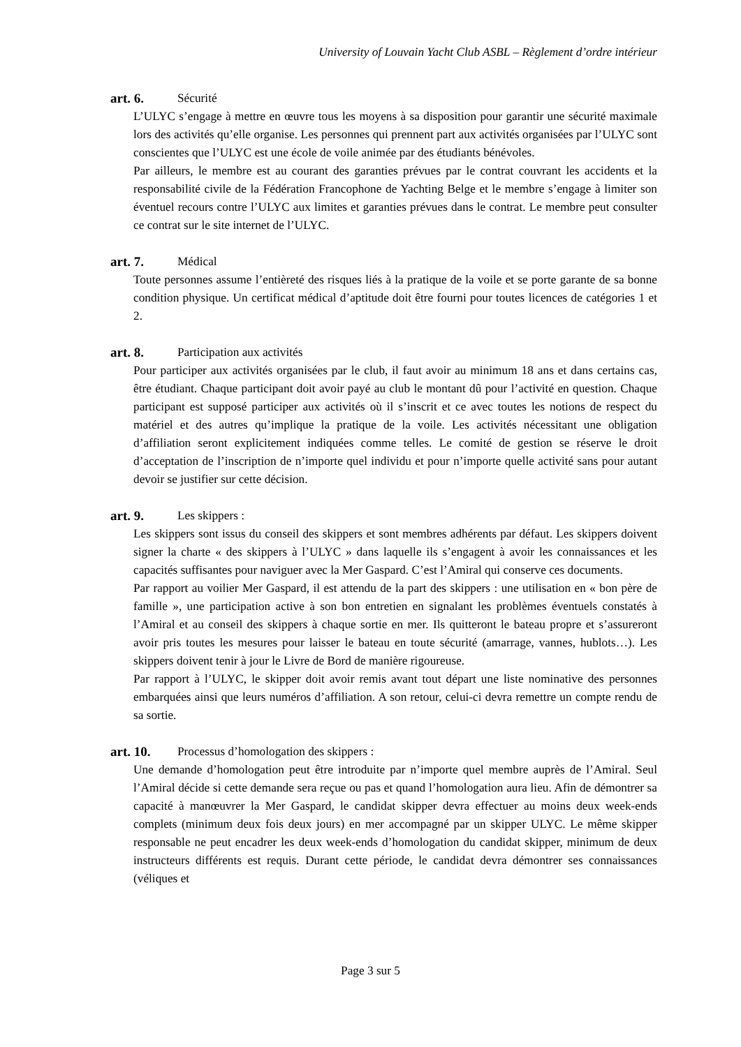University of Louvain Yacht Club ASBL – Règlement d’ordre intérieur
art. 6. Sécurité
L’ULYC s’engage à mettre en œuvre tous les moyens à sa disposition pour garantir une sécurité maximale lors des activités qu’elle organise. Les personnes qui prennent part aux activités organisées par l’ULYC sont conscientes que l’ULYC est une école de voile animée par des étudiants bénévoles.
Par ailleurs, le membre est au courant des garanties prévues par le contrat couvrant les accidents et la responsabilité civile de la Fédération Francophone de Yachting Belge et le membre s’engage à limiter son éventuel recours contre l’ULYC aux limites et garanties prévues dans le contrat. Le membre peut consulter ce contrat sur le site internet de l’ULYC.
art. 7. Médical
Toute personnes assume l’entièreté des risques liés à la pratique de la voile et se porte garante de sa bonne condition physique. Un certificat médical d’aptitude doit être fourni pour toutes licences de catégories 1 et 2.
art. 8. Participation aux activités
Pour participer aux activités organisées par le club, il faut avoir au minimum 18 ans et dans certains cas, être étudiant. Chaque participant doit avoir payé au club le montant dû pour l’activité en question. Chaque participant est supposé participer aux activités où il s’inscrit et ce avec toutes les notions de respect du matériel et des autres qu’implique la pratique de la voile. Les activités nécessitant une obligation d’affiliation seront explicitement indiquées comme telles. Le comité de gestion se réserve le droit d’acceptation de l’inscription de n’importe quel individu et pour n’importe quelle activité sans pour autant devoir se justifier sur cette décision.
art. 9. Les skippers :
Les skippers sont issus du conseil des skippers et sont membres adhérents par défaut. Les skippers doivent signer la charte « des skippers à l’ULYC » dans laquelle ils s’engagent à avoir les connaissances et les capacités suffisantes pour naviguer avec la Mer Gaspard. C’est l’Amiral qui conserve ces documents.
Par rapport au voilier Mer Gaspard, il est attendu de la part des skippers : une utilisation en « bon père de famille », une participation active à son bon entretien en signalant les problèmes éventuels constatés à l’Amiral et au conseil des skippers à chaque sortie en mer. Ils quitteront le bateau propre et s’assureront avoir pris toutes les mesures pour laisser le bateau en toute sécurité (amarrage, vannes, hublots…). Les skippers doivent tenir à jour le Livre de Bord de manière rigoureuse.
Par rapport à l’ULYC, le skipper doit avoir remis avant tout départ une liste nominative des personnes embarquées ainsi que leurs numéros d’affiliation. A son retour, celui-ci devra remettre un compte rendu de sa sortie.
art. 10. Processus d’homologation des skippers :
Une demande d’homologation peut être introduite par n’importe quel membre auprès de l’Amiral. Seul l’Amiral décide si cette demande sera reçue ou pas et quand l’homologation aura lieu. Afin de démontrer sa capacité à manœuvrer la Mer Gaspard, le candidat skipper devra effectuer au moins deux week-ends complets (minimum deux fois deux jours) en mer accompagné par un skipper ULYC. Le même skipper responsable ne peut encadrer les deux week-ends d’homologation du candidat skipper, minimum de deux instructeurs différents est requis. Durant cette période, le candidat devra démontrer ses connaissances (véliques et
Page 3 sur 5